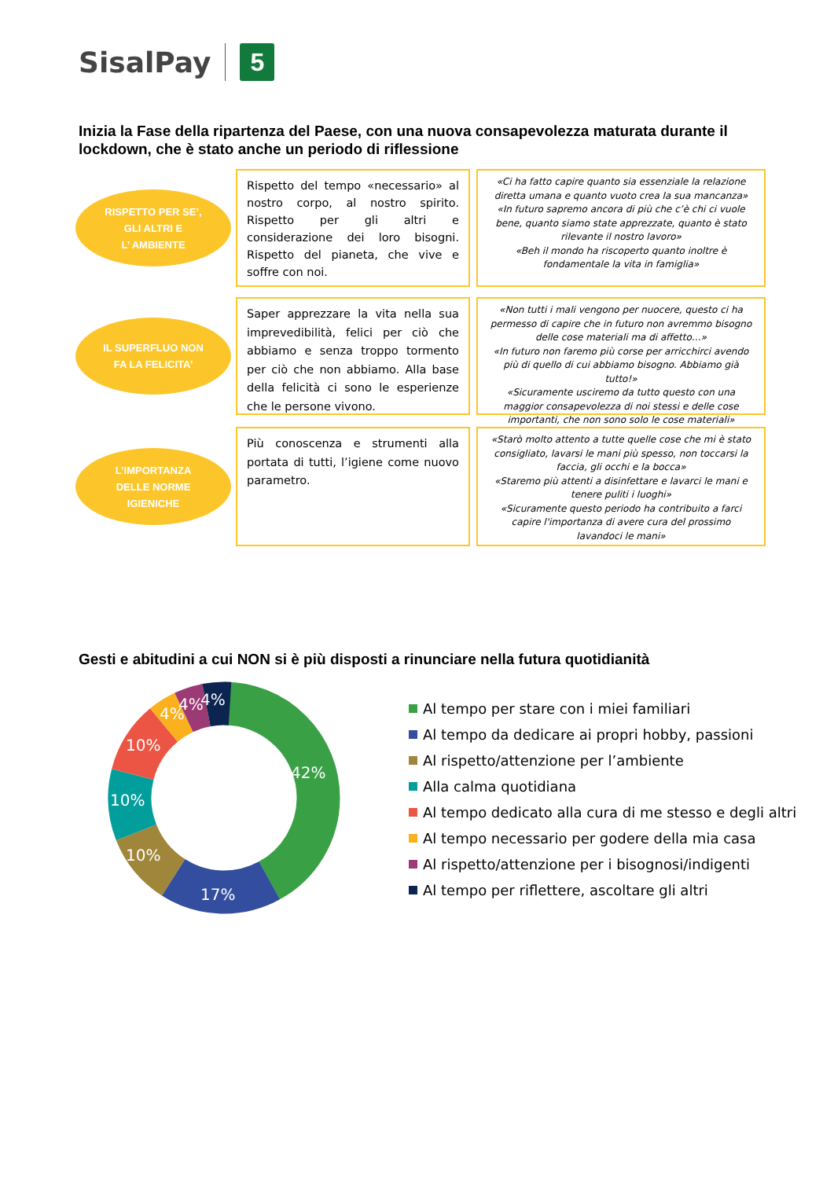SisalPay
5
Inizia la Fase della ripartenza del Paese, con una nuova consapevolezza maturata durante il lockdown, che è stato anche un periodo di riflessione
RISPETTO PER SE’,
GLI ALTRI E
L’ AMBIENTE
Rispetto del tempo «necessario» al nostro corpo, al nostro spirito. Rispetto per gli altri e considerazione dei loro bisogni. Rispetto del pianeta, che vive e soffre con noi.
«Ci ha fatto capire quanto sia essenziale la relazione diretta umana e quanto vuoto crea la sua mancanza»
«In futuro sapremo ancora di più che c’è chi ci vuole bene, quanto siamo state apprezzate, quanto è stato rilevante il nostro lavoro»
«Beh il mondo ha riscoperto quanto inoltre è fondamentale la vita in famiglia»
IL SUPERFLUO NON
FA LA FELICITA’
Saper apprezzare la vita nella sua imprevedibilità, felici per ciò che abbiamo e senza troppo tormento per ciò che non abbiamo. Alla base della felicità ci sono le esperienze che le persone vivono.
«Non tutti i mali vengono per nuocere, questo ci ha permesso di capire che in futuro non avremmo bisogno delle cose materiali ma di affetto…»
«In futuro non faremo più corse per arricchirci avendo più di quello di cui abbiamo bisogno. Abbiamo già tutto!»
«Sicuramente usciremo da tutto questo con una maggior consapevolezza di noi stessi e delle cose importanti, che non sono solo le cose materiali»
L’IMPORTANZA
DELLE NORME
IGIENICHE
Più conoscenza e strumenti alla portata di tutti, l’igiene come nuovo parametro.
«Starò molto attento a tutte quelle cose che mi è stato consigliato, lavarsi le mani più spesso, non toccarsi la faccia, gli occhi e la bocca»
«Staremo più attenti a disinfettare e lavarci le mani e tenere puliti i luoghi»
«Sicuramente questo periodo ha contribuito a farci capire l'importanza di avere cura del prossimo lavandoci le mani»
Gesti e abitudini a cui NON si è più disposti a rinunciare nella futura quotidianità
42%
17%
10%
10%
10%
4%
4%
4%
Al tempo per stare con i miei familiari
Al tempo da dedicare ai propri hobby, passioni
Al rispetto/attenzione per l’ambiente
Alla calma quotidiana
Al tempo dedicato alla cura di me stesso e degli altri
Al tempo necessario per godere della mia casa
Al rispetto/attenzione per i bisognosi/indigenti
Al tempo per riflettere, ascoltare gli altri